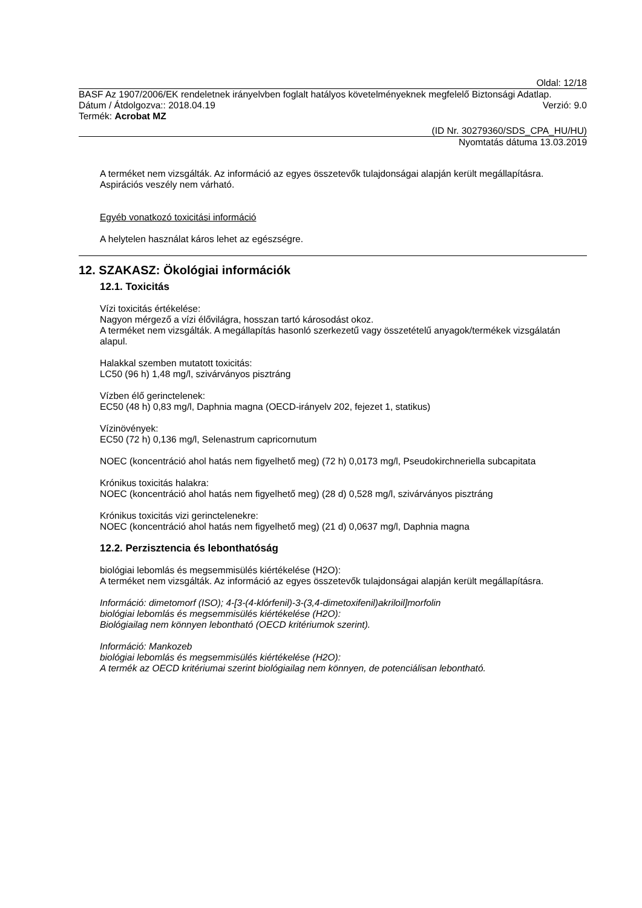Oldal: 12/18
BASF Az 1907/2006/EK rendeletnek irányelvben foglalt hatályos követelményeknek megfelelő Biztonsági Adatlap.
Dátum / Átdolgozva:: 2018.04.19 Verzió: 9.0
Termék: Acrobat MZ
(ID Nr. 30279360/SDS_CPA_HU/HU)
Nyomtatás dátuma 13.03.2019
A terméket nem vizsgálták. Az információ az egyes összetevők tulajdonságai alapján került megállapításra.
Aspirációs veszély nem várható.
Egyéb vonatkozó toxicitási információ
A helytelen használat káros lehet az egészségre.
12. SZAKASZ: Ökológiai információk
12.1. Toxicitás
Vízi toxicitás értékelése:
Nagyon mérgező a vízi élővilágra, hosszan tartó károsodást okoz.
A terméket nem vizsgálták. A megállapítás hasonló szerkezetű vagy összetételű anyagok/termékek vizsgálatán alapul.
Halakkal szemben mutatott toxicitás:
LC50 (96 h) 1,48 mg/l, szivárványos pisztráng
Vízben élő gerinctelenek:
EC50 (48 h) 0,83 mg/l, Daphnia magna (OECD-irányelv 202, fejezet 1, statikus)
Vízinövények:
EC50 (72 h) 0,136 mg/l, Selenastrum capricornutum
NOEC (koncentráció ahol hatás nem figyelhető meg) (72 h) 0,0173 mg/l, Pseudokirchneriella subcapitata
Krónikus toxicitás halakra:
NOEC (koncentráció ahol hatás nem figyelhető meg) (28 d) 0,528 mg/l, szivárványos pisztráng
Krónikus toxicitás vizi gerinctelenekre:
NOEC (koncentráció ahol hatás nem figyelhető meg) (21 d) 0,0637 mg/l, Daphnia magna
12.2. Perzisztencia és lebonthatóság
biológiai lebomlás és megsemmisülés kiértékelése (H2O):
A terméket nem vizsgálták. Az információ az egyes összetevők tulajdonságai alapján került megállapításra.
Információ: dimetomorf (ISO); 4-[3-(4-klórfenil)-3-(3,4-dimetoxifenil)akriloil]morfolin
biológiai lebomlás és megsemmisülés kiértékelése (H2O):
Biológiailag nem könnyen lebontható (OECD kritériumok szerint).
Információ: Mankozeb
biológiai lebomlás és megsemmisülés kiértékelése (H2O):
A termék az OECD kritériumai szerint biológiailag nem könnyen, de potenciálisan lebontható.